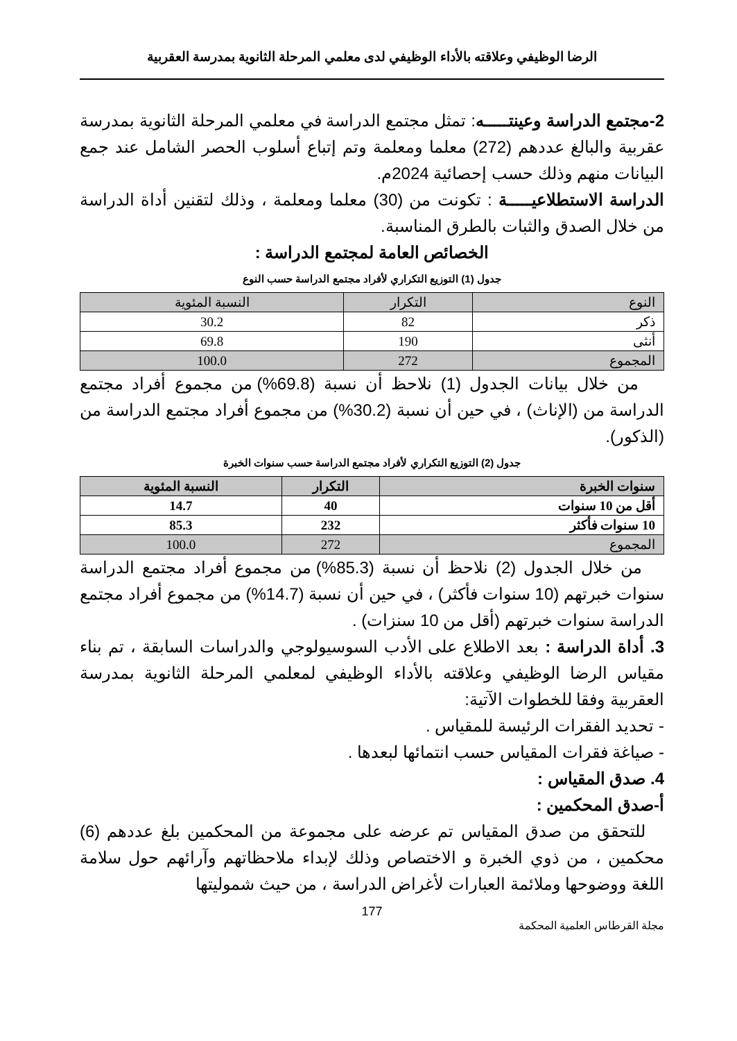الرضا الوظيفي وعلاقته بالأداء الوظيفي لدى معلمي المرحلة الثانوية بمدرسة العقربية
2-مجتمع الدراسة وعينتـــــه: تمثل مجتمع الدراسة في معلمي المرحلة الثانوية بمدرسة عقربية والبالغ عددهم (272) معلما ومعلمة وتم إتباع أسلوب الحصر الشامل عند جمع البيانات منهم وذلك حسب إحصائية 2024م.
الدراسة الاستطلاعيـــــة : تكونت من (30) معلما ومعلمة ، وذلك لتقنين أداة الدراسة من خلال الصدق والثبات بالطرق المناسبة.
الخصائص العامة لمجتمع الدراسة :
جدول (1) التوزيع التكراري لأفراد مجتمع الدراسة حسب النوع
| النوع | التكرار | النسبة المئوية |
| --- | --- | --- |
| ذكر | 82 | 30.2 |
| أنثى | 190 | 69.8 |
| المجموع | 272 | 100.0 |
من خلال بيانات الجدول (1) نلاحظ أن نسبة (69.8%) من مجموع أفراد مجتمع الدراسة من (الإناث) ، في حين أن نسبة (30.2%) من مجموع أفراد مجتمع الدراسة من (الذكور).
جدول (2) التوزيع التكراري لأفراد مجتمع الدراسة حسب سنوات الخبرة
| سنوات الخبرة | التكرار | النسبة المئوية |
| --- | --- | --- |
| أقل من 10 سنوات | 40 | 14.7 |
| 10 سنوات فأكثر | 232 | 85.3 |
| المجموع | 272 | 100.0 |
من خلال الجدول (2) نلاحظ أن نسبة (85.3%) من مجموع أفراد مجتمع الدراسة سنوات خبرتهم (10 سنوات فأكثر) ، في حين أن نسبة (14.7%) من مجموع أفراد مجتمع الدراسة سنوات خبرتهم (أقل من 10 سنزات) .
3. أداة الدراسة : بعد الاطلاع على الأدب السوسيولوجي والدراسات السابقة ، تم بناء مقياس الرضا الوظيفي وعلاقته بالأداء الوظيفي لمعلمي المرحلة الثانوية بمدرسة العقربية وفقا للخطوات الآتية:
- تحديد الفقرات الرئيسة للمقياس .
- صياغة فقرات المقياس حسب انتمائها لبعدها .
4. صدق المقياس :
أ-صدق المحكمين :
للتحقق من صدق المقياس تم عرضه على مجموعة من المحكمين بلغ عددهم (6) محكمين ، من ذوي الخبرة و الاختصاص وذلك لإبداء ملاحظاتهم وآرائهم حول سلامة اللغة ووضوحها وملائمة العبارات لأغراض الدراسة ، من حيث شموليتها
177
مجلة القرطاس العلمية المحكمة